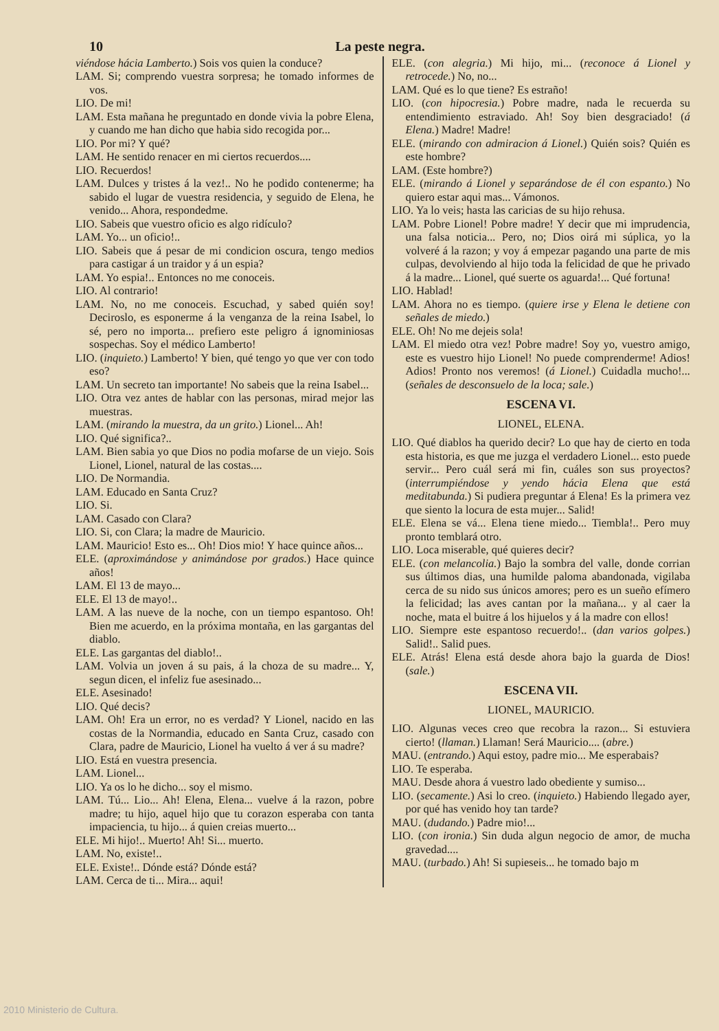10 La peste negra.
viéndose hácia Lamberto.) Sois vos quien la conduce?
LAM. Si; comprendo vuestra sorpresa; he tomado informes de vos.
LIO. De mi!
LAM. Esta mañana he preguntado en donde vivia la pobre Elena, y cuando me han dicho que habia sido recogida por...
LIO. Por mi? Y qué?
LAM. He sentido renacer en mi ciertos recuerdos....
LIO. Recuerdos!
LAM. Dulces y tristes á la vez!.. No he podido contenerme; ha sabido el lugar de vuestra residencia, y seguido de Elena, he venido... Ahora, respondedme.
LIO. Sabeis que vuestro oficio es algo ridículo?
LAM. Yo... un oficio!..
LIO. Sabeis que á pesar de mi condicion oscura, tengo medios para castigar á un traidor y á un espia?
LAM. Yo espia!.. Entonces no me conoceis.
LIO. Al contrario!
LAM. No, no me conoceis. Escuchad, y sabed quién soy! Deciroslo, es esponerme á la venganza de la reina Isabel, lo sé, pero no importa... prefiero este peligro á ignominiosas sospechas. Soy el médico Lamberto!
LIO. (inquieto.) Lamberto! Y bien, qué tengo yo que ver con todo eso?
LAM. Un secreto tan importante! No sabeis que la reina Isabel...
LIO. Otra vez antes de hablar con las personas, mirad mejor las muestras.
LAM. (mirando la muestra, da un grito.) Lionel... Ah!
LIO. Qué significa?..
LAM. Bien sabia yo que Dios no podia mofarse de un viejo. Sois Lionel, Lionel, natural de las costas....
LIO. De Normandia.
LAM. Educado en Santa Cruz?
LIO. Si.
LAM. Casado con Clara?
LIO. Si, con Clara; la madre de Mauricio.
LAM. Mauricio! Esto es... Oh! Dios mio! Y hace quince años...
ELE. (aproximándose y animándose por grados.) Hace quince años!
LAM. El 13 de mayo...
ELE. El 13 de mayo!..
LAM. A las nueve de la noche, con un tiempo espantoso. Oh! Bien me acuerdo, en la próxima montaña, en las gargantas del diablo.
ELE. Las gargantas del diablo!..
LAM. Volvia un joven á su pais, á la choza de su madre... Y, segun dicen, el infeliz fue asesinado...
ELE. Asesinado!
LIO. Qué decis?
LAM. Oh! Era un error, no es verdad? Y Lionel, nacido en las costas de la Normandia, educado en Santa Cruz, casado con Clara, padre de Mauricio, Lionel ha vuelto á ver á su madre?
LIO. Está en vuestra presencia.
LAM. Lionel...
LIO. Ya os lo he dicho... soy el mismo.
LAM. Tú... Lio... Ah! Elena, Elena... vuelve á la razon, pobre madre; tu hijo, aquel hijo que tu corazon esperaba con tanta impaciencia, tu hijo... á quien creias muerto...
ELE. Mi hijo!.. Muerto! Ah! Si... muerto.
LAM. No, existe!..
ELE. Existe!.. Dónde está? Dónde está?
LAM. Cerca de ti... Mira... aqui!
ELE. (con alegria.) Mi hijo, mi... (reconoce á Lionel y retrocede.) No, no...
LAM. Qué es lo que tiene? Es estraño!
LIO. (con hipocresia.) Pobre madre, nada le recuerda su entendimiento estraviado. Ah! Soy bien desgraciado! (á Elena.) Madre! Madre!
ELE. (mirando con admiracion á Lionel.) Quién sois? Quién es este hombre?
LAM. (Este hombre?)
ELE. (mirando á Lionel y separándose de él con espanto.) No quiero estar aqui mas... Vámonos.
LIO. Ya lo veis; hasta las caricias de su hijo rehusa.
LAM. Pobre Lionel! Pobre madre! Y decir que mi imprudencia, una falsa noticia... Pero, no; Dios oirá mi súplica, yo la volveré á la razon; y voy á empezar pagando una parte de mis culpas, devolviendo al hijo toda la felicidad de que he privado á la madre... Lionel, qué suerte os aguarda!... Qué fortuna!
LIO. Hablad!
LAM. Ahora no es tiempo. (quiere irse y Elena le detiene con señales de miedo.)
ELE. Oh! No me dejeis sola!
LAM. El miedo otra vez! Pobre madre! Soy yo, vuestro amigo, este es vuestro hijo Lionel! No puede comprenderme! Adios! Adios! Pronto nos veremos! (á Lionel.) Cuidadla mucho!... (señales de desconsuelo de la loca; sale.)
ESCENA VI.
LIONEL, ELENA.
LIO. Qué diablos ha querido decir? Lo que hay de cierto en toda esta historia, es que me juzga el verdadero Lionel... esto puede servir... Pero cuál será mi fin, cuáles son sus proyectos? (interrumpiéndose y yendo hácia Elena que está meditabunda.) Si pudiera preguntar á Elena! Es la primera vez que siento la locura de esta mujer... Salid!
ELE. Elena se vá... Elena tiene miedo... Tiembla!.. Pero muy pronto temblará otro.
LIO. Loca miserable, qué quieres decir?
ELE. (con melancolia.) Bajo la sombra del valle, donde corrian sus últimos dias, una humilde paloma abandonada, vigilaba cerca de su nido sus únicos amores; pero es un sueño efímero la felicidad; las aves cantan por la mañana... y al caer la noche, mata el buitre á los hijuelos y á la madre con ellos!
LIO. Siempre este espantoso recuerdo!.. (dan varios golpes.) Salid!.. Salid pues.
ELE. Atrás! Elena está desde ahora bajo la guarda de Dios! (sale.)
ESCENA VII.
LIONEL, MAURICIO.
LIO. Algunas veces creo que recobra la razon... Si estuviera cierto! (llaman.) Llaman! Será Mauricio.... (abre.)
MAU. (entrando.) Aqui estoy, padre mio... Me esperabais?
LIO. Te esperaba.
MAU. Desde ahora á vuestro lado obediente y sumiso...
LIO. (secamente.) Asi lo creo. (inquieto.) Habiendo llegado ayer, por qué has venido hoy tan tarde?
MAU. (dudando.) Padre mio!...
LIO. (con ironia.) Sin duda algun negocio de amor, de mucha gravedad....
MAU. (turbado.) Ah! Si supieseis... he tomado bajo m
2010 Ministerio de Cultura.